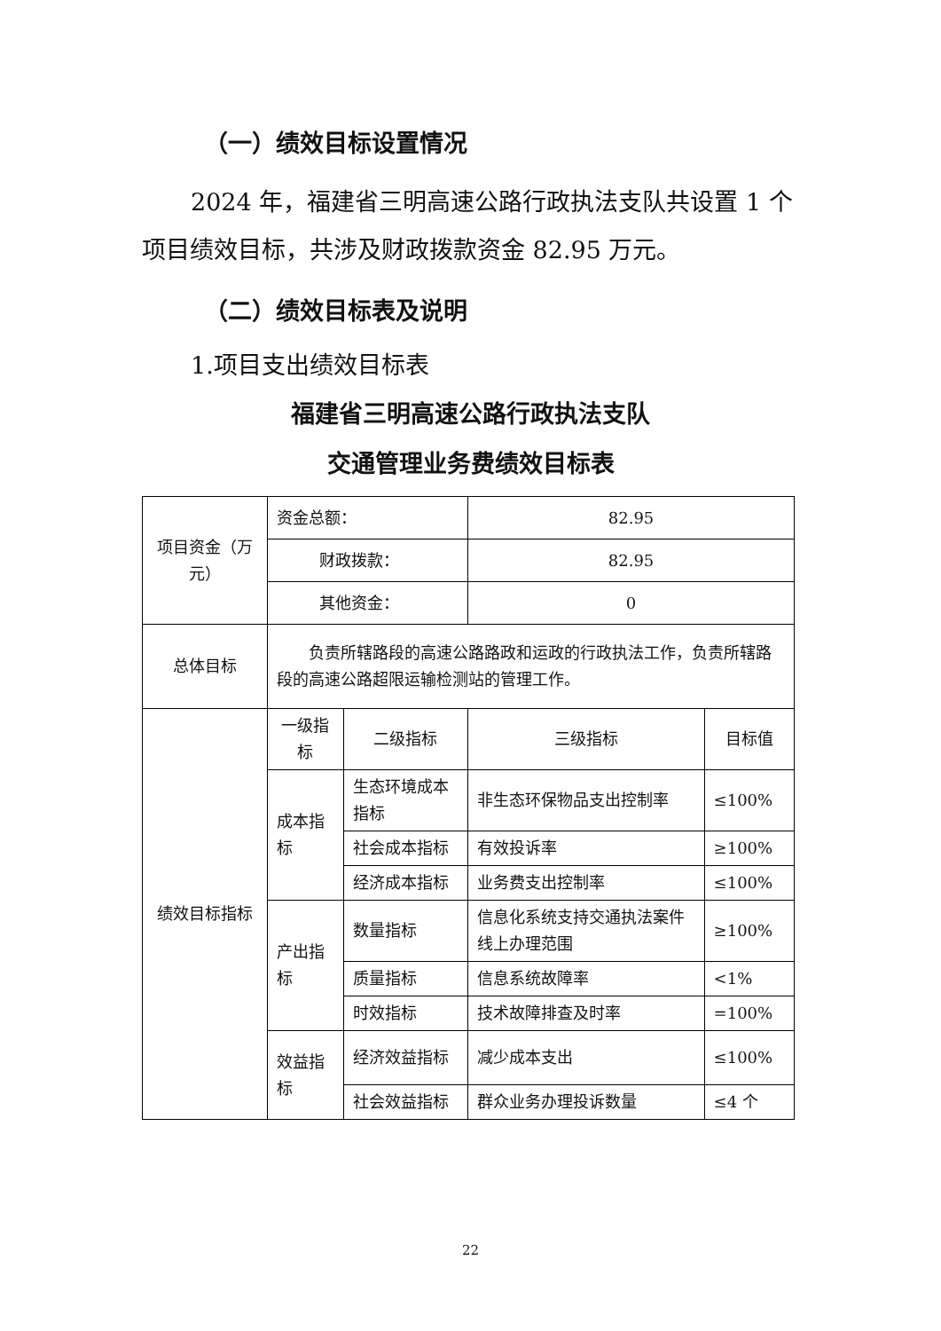（一）绩效目标设置情况
2024 年，福建省三明高速公路行政执法支队共设置 1 个项目绩效目标，共涉及财政拨款资金 82.95 万元。
（二）绩效目标表及说明
1.项目支出绩效目标表
福建省三明高速公路行政执法支队
交通管理业务费绩效目标表
| 项目资金（万元） | 资金总额： | | 82.95 | |
| | 财政拨款： | | 82.95 | |
| | 其他资金： | | 0 | |
| 总体目标 | 负责所辖路段的高速公路路政和运政的行政执法工作，负责所辖路段的高速公路超限运输检测站的管理工作。 | | | |
| 绩效目标指标 | 一级指标 | 二级指标 | 三级指标 | 目标值 |
| | 成本指标 | 生态环境成本指标 | 非生态环保物品支出控制率 | ≤100% |
| | | 社会成本指标 | 有效投诉率 | ≥100% |
| | | 经济成本指标 | 业务费支出控制率 | ≤100% |
| | 产出指标 | 数量指标 | 信息化系统支持交通执法案件线上办理范围 | ≥100% |
| | | 质量指标 | 信息系统故障率 | <1% |
| | | 时效指标 | 技术故障排查及时率 | =100% |
| | 效益指标 | 经济效益指标 | 减少成本支出 | ≤100% |
| | | 社会效益指标 | 群众业务办理投诉数量 | ≤4 个 |
22